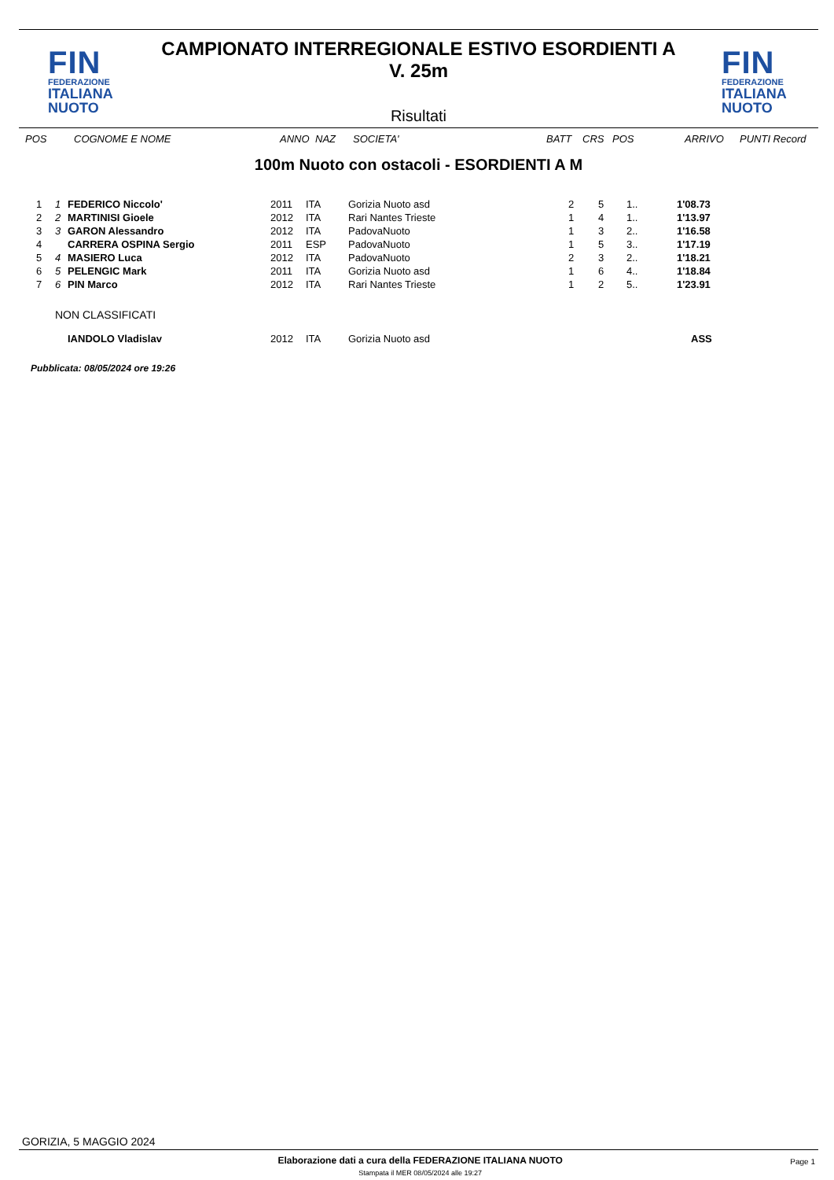FIN
FEDERAZIONE
ITALIANA
NUOTO
CAMPIONATO INTERREGIONALE ESTIVO ESORDIENTI A
V. 25m
Risultati
FIN
FEDERAZIONE
ITALIANA
NUOTO
| POS | COGNOME E NOME | ANNO | NAZ | SOCIETA' | BATT | CRS | POS | ARRIVO | PUNTI Record |
| --- | --- | --- | --- | --- | --- | --- | --- | --- | --- |
100m Nuoto con ostacoli - ESORDIENTI A M
| 1 | 1 | FEDERICO Niccolo' | 2011 | ITA | Gorizia Nuoto asd | 2 | 5 | 1.. | 1'08.73 |
| 2 | 2 | MARTINISI Gioele | 2012 | ITA | Rari Nantes Trieste | 1 | 4 | 1.. | 1'13.97 |
| 3 | 3 | GARON Alessandro | 2012 | ITA | PadovaNuoto | 1 | 3 | 2.. | 1'16.58 |
| 4 | | CARRERA OSPINA Sergio | 2011 | ESP | PadovaNuoto | 1 | 5 | 3.. | 1'17.19 |
| 5 | 4 | MASIERO Luca | 2012 | ITA | PadovaNuoto | 2 | 3 | 2.. | 1'18.21 |
| 6 | 5 | PELENGIC Mark | 2011 | ITA | Gorizia Nuoto asd | 1 | 6 | 4.. | 1'18.84 |
| 7 | 6 | PIN Marco | 2012 | ITA | Rari Nantes Trieste | 1 | 2 | 5.. | 1'23.91 |
| NON CLASSIFICATI | | | | | | | | | |
| | | IANDOLO Vladislav | 2012 | ITA | Gorizia Nuoto asd | | | | ASS |
Pubblicata: 08/05/2024 ore 19:26
GORIZIA, 5 MAGGIO 2024
Elaborazione dati a cura della FEDERAZIONE ITALIANA NUOTO
Stampata il MER 08/05/2024 alle 19:27
Page 1